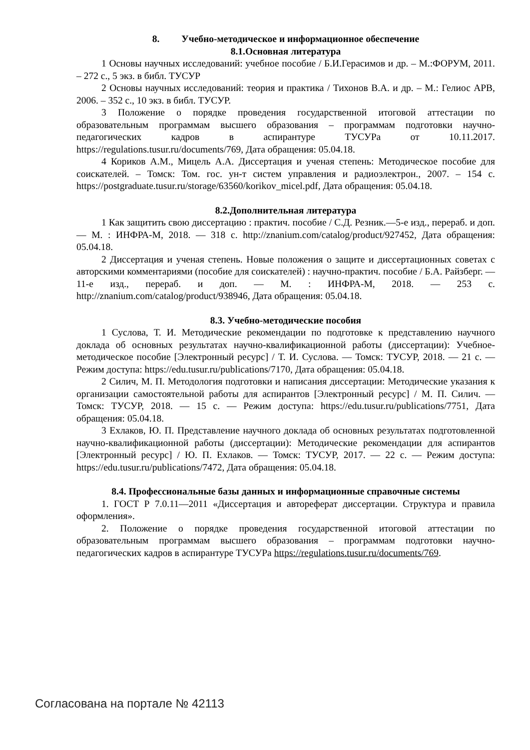8. Учебно-методическое и информационное обеспечение
8.1.Основная литература
1 Основы научных исследований: учебное пособие / Б.И.Герасимов и др. – М.:ФОРУМ, 2011. – 272 с., 5 экз. в библ. ТУСУР
2 Основы научных исследований: теория и практика / Тихонов В.А. и др. – М.: Гелиос АРВ, 2006. – 352 с., 10 экз. в библ. ТУСУР.
3 Положение о порядке проведения государственной итоговой аттестации по образовательным программам высшего образования – программам подготовки научно-педагогических кадров в аспирантуре ТУСУРа от 10.11.2017. https://regulations.tusur.ru/documents/769, Дата обращения: 05.04.18.
4 Кориков А.М., Мицель А.А. Диссертация и ученая степень: Методическое пособие для соискателей. – Томск: Том. гос. ун-т систем управления и радиоэлектрон., 2007. – 154 с. https://postgraduate.tusur.ru/storage/63560/korikov_micel.pdf, Дата обращения: 05.04.18.
8.2.Дополнительная литература
1 Как защитить свою диссертацию : практич. пособие / С.Д. Резник.—5-е изд., перераб. и доп. — М. : ИНФРА-М, 2018. — 318 с. http://znanium.com/catalog/product/927452, Дата обращения: 05.04.18.
2 Диссертация и ученая степень. Новые положения о защите и диссертационных советах с авторскими комментариями (пособие для соискателей) : научно-практич. пособие / Б.А. Райзберг. — 11-е изд., перераб. и доп. — М. : ИНФРА-М, 2018. — 253 с. http://znanium.com/catalog/product/938946, Дата обращения: 05.04.18.
8.3. Учебно-методические пособия
1 Суслова, Т. И. Методические рекомендации по подготовке к представлению научного доклада об основных результатах научно-квалификационной работы (диссертации): Учебное-методическое пособие [Электронный ресурс] / Т. И. Суслова. — Томск: ТУСУР, 2018. — 21 с. — Режим доступа: https://edu.tusur.ru/publications/7170, Дата обращения: 05.04.18.
2 Силич, М. П. Методология подготовки и написания диссертации: Методические указания к организации самостоятельной работы для аспирантов [Электронный ресурс] / М. П. Силич. — Томск: ТУСУР, 2018. — 15 с. — Режим доступа: https://edu.tusur.ru/publications/7751, Дата обращения: 05.04.18.
3 Ехлаков, Ю. П. Представление научного доклада об основных результатах подготовленной научно-квалификационной работы (диссертации): Методические рекомендации для аспирантов [Электронный ресурс] / Ю. П. Ехлаков. — Томск: ТУСУР, 2017. — 22 с. — Режим доступа: https://edu.tusur.ru/publications/7472, Дата обращения: 05.04.18.
8.4. Профессиональные базы данных и информационные справочные системы
1. ГОСТ Р 7.0.11—2011 «Диссертация и автореферат диссертации. Структура и правила оформления».
2. Положение о порядке проведения государственной итоговой аттестации по образовательным программам высшего образования – программам подготовки научно-педагогических кадров в аспирантуре ТУСУРа https://regulations.tusur.ru/documents/769.
Согласована на портале № 42113